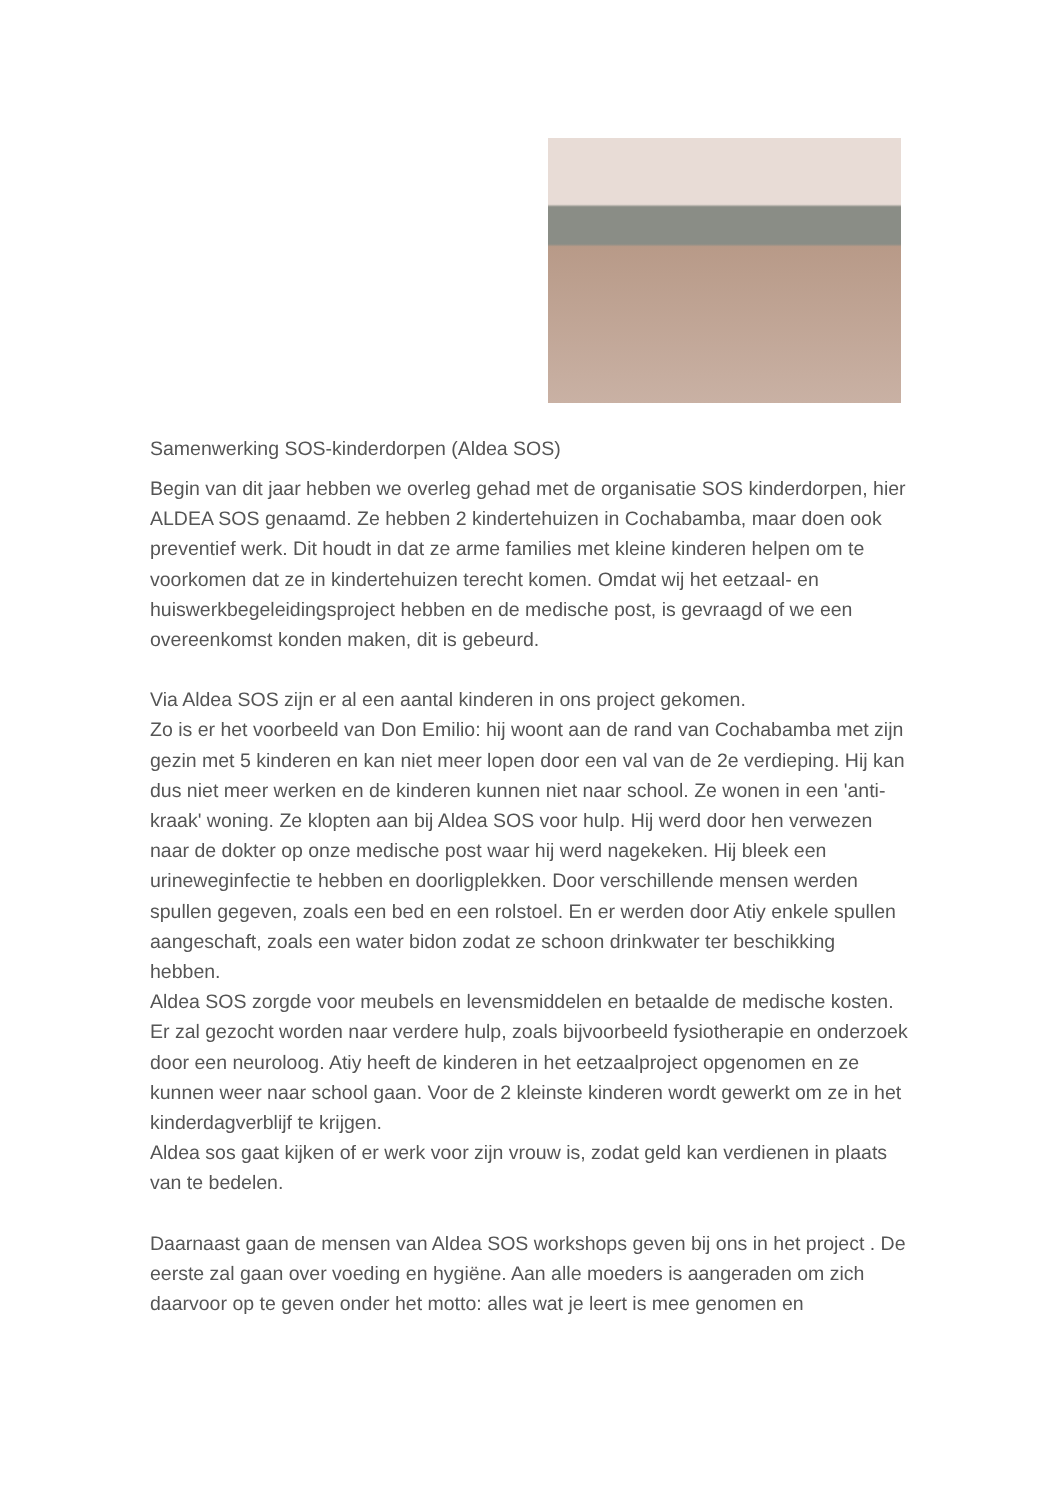Samenwerking SOS-kinderdorpen (Aldea SOS)
Begin van dit jaar hebben we overleg gehad met de organisatie SOS kinderdorpen, hier ALDEA SOS genaamd. Ze hebben 2 kindertehuizen in Cochabamba, maar doen ook preventief werk. Dit houdt in dat ze arme families met kleine kinderen helpen om te voorkomen dat ze in kindertehuizen terecht komen. Omdat wij het eetzaal- en huiswerkbegeleidingsproject hebben en de medische post, is gevraagd of we een overeenkomst konden maken, dit is gebeurd.
Via Aldea SOS zijn er al een aantal kinderen in ons project gekomen.
Zo is er het voorbeeld van Don Emilio: hij woont aan de rand van Cochabamba met zijn gezin met 5 kinderen en kan niet meer lopen door een val van de 2e verdieping. Hij kan dus niet meer werken en de kinderen kunnen niet naar school. Ze wonen in een 'anti-kraak' woning. Ze klopten aan bij Aldea SOS voor hulp. Hij werd door hen verwezen naar de dokter op onze medische post waar hij werd nagekeken. Hij bleek een urineweginfectie te hebben en doorligplekken. Door verschillende mensen werden spullen gegeven, zoals een bed en een rolstoel. En er werden door Atiy enkele spullen aangeschaft, zoals een water bidon zodat ze schoon drinkwater ter beschikking hebben.
Aldea SOS zorgde voor meubels en levensmiddelen en betaalde de medische kosten. Er zal gezocht worden naar verdere hulp, zoals bijvoorbeeld fysiotherapie en onderzoek door een neuroloog. Atiy heeft de kinderen in het eetzaalproject opgenomen en ze kunnen weer naar school gaan. Voor de 2 kleinste kinderen wordt gewerkt om ze in het kinderdagverblijf te krijgen.
Aldea sos gaat kijken of er werk voor zijn vrouw is, zodat geld kan verdienen in plaats van te bedelen.
Daarnaast gaan de mensen van Aldea SOS workshops geven bij ons in het project . De eerste zal gaan over voeding en hygiëne. Aan alle moeders is aangeraden om zich daarvoor op te geven onder het motto: alles wat je leert is mee genomen en